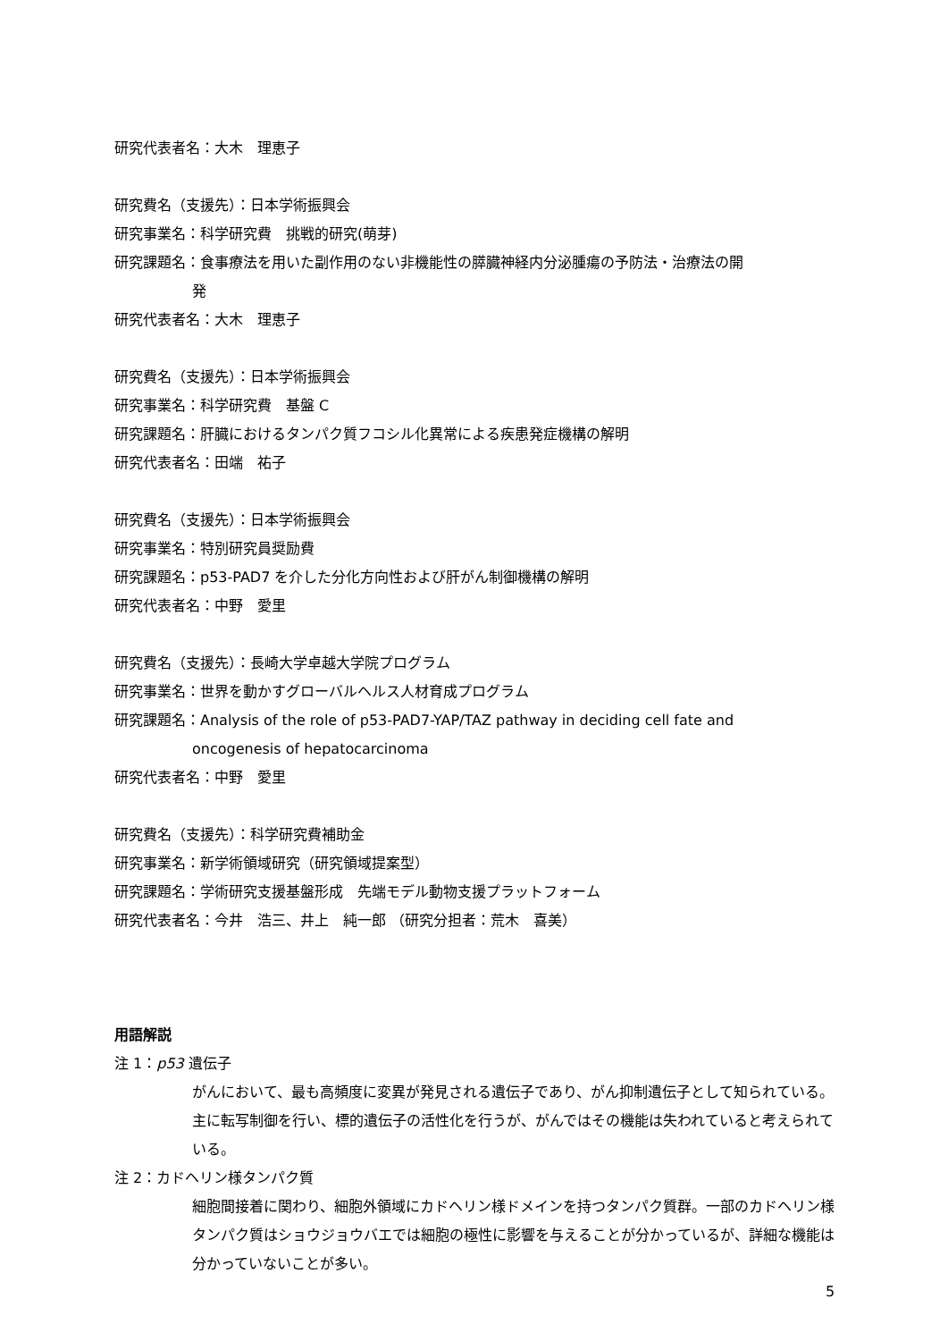研究代表者名：大木　理恵子
研究費名（支援先）：日本学術振興会
研究事業名：科学研究費　挑戦的研究(萌芽)
研究課題名：食事療法を用いた副作用のない非機能性の膵臓神経内分泌腫瘍の予防法・治療法の開
発
研究代表者名：大木　理恵子
研究費名（支援先）：日本学術振興会
研究事業名：科学研究費　基盤 C
研究課題名：肝臓におけるタンパク質フコシル化異常による疾患発症機構の解明
研究代表者名：田端　祐子
研究費名（支援先）：日本学術振興会
研究事業名：特別研究員奨励費
研究課題名：p53-PAD7 を介した分化方向性および肝がん制御機構の解明
研究代表者名：中野　愛里
研究費名（支援先）：長崎大学卓越大学院プログラム
研究事業名：世界を動かすグローバルヘルス人材育成プログラム
研究課題名：Analysis of the role of p53-PAD7-YAP/TAZ pathway in deciding cell fate and
oncogenesis of hepatocarcinoma
研究代表者名：中野　愛里
研究費名（支援先）：科学研究費補助金
研究事業名：新学術領域研究（研究領域提案型）
研究課題名：学術研究支援基盤形成　先端モデル動物支援プラットフォーム
研究代表者名：今井　浩三、井上　純一郎 （研究分担者：荒木　喜美）
用語解説
注 1：p53 遺伝子
がんにおいて、最も高頻度に変異が発見される遺伝子であり、がん抑制遺伝子として知られている。主に転写制御を行い、標的遺伝子の活性化を行うが、がんではその機能は失われていると考えられている。
注 2：カドヘリン様タンパク質
細胞間接着に関わり、細胞外領域にカドヘリン様ドメインを持つタンパク質群。一部のカドヘリン様タンパク質はショウジョウバエでは細胞の極性に影響を与えることが分かっているが、詳細な機能は分かっていないことが多い。
5